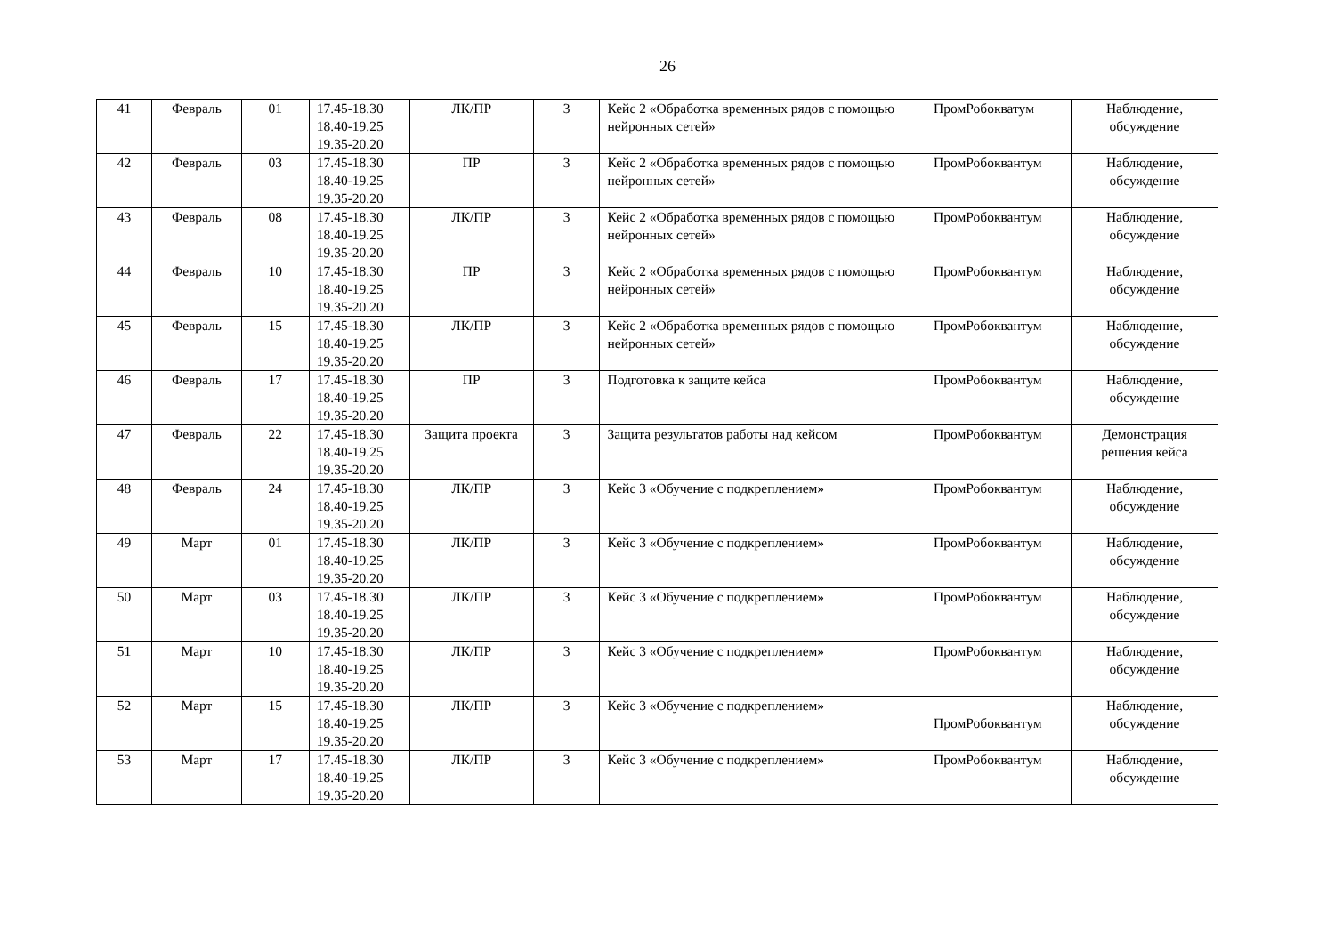26
| 41 | Февраль | 01 | 17.45-18.30 18.40-19.25 19.35-20.20 | ЛК/ПР | 3 | Кейс 2 «Обработка временных рядов с помощью нейронных сетей» | ПромРобокватум | Наблюдение, обсуждение |
| 42 | Февраль | 03 | 17.45-18.30 18.40-19.25 19.35-20.20 | ПР | 3 | Кейс 2 «Обработка временных рядов с помощью нейронных сетей» | ПромРобоквантум | Наблюдение, обсуждение |
| 43 | Февраль | 08 | 17.45-18.30 18.40-19.25 19.35-20.20 | ЛК/ПР | 3 | Кейс 2 «Обработка временных рядов с помощью нейронных сетей» | ПромРобоквантум | Наблюдение, обсуждение |
| 44 | Февраль | 10 | 17.45-18.30 18.40-19.25 19.35-20.20 | ПР | 3 | Кейс 2 «Обработка временных рядов с помощью нейронных сетей» | ПромРобоквантум | Наблюдение, обсуждение |
| 45 | Февраль | 15 | 17.45-18.30 18.40-19.25 19.35-20.20 | ЛК/ПР | 3 | Кейс 2 «Обработка временных рядов с помощью нейронных сетей» | ПромРобоквантум | Наблюдение, обсуждение |
| 46 | Февраль | 17 | 17.45-18.30 18.40-19.25 19.35-20.20 | ПР | 3 | Подготовка к защите кейса | ПромРобоквантум | Наблюдение, обсуждение |
| 47 | Февраль | 22 | 17.45-18.30 18.40-19.25 19.35-20.20 | Защита проекта | 3 | Защита результатов работы над кейсом | ПромРобоквантум | Демонстрация решения кейса |
| 48 | Февраль | 24 | 17.45-18.30 18.40-19.25 19.35-20.20 | ЛК/ПР | 3 | Кейс 3 «Обучение с подкреплением» | ПромРобоквантум | Наблюдение, обсуждение |
| 49 | Март | 01 | 17.45-18.30 18.40-19.25 19.35-20.20 | ЛК/ПР | 3 | Кейс 3 «Обучение с подкреплением» | ПромРобоквантум | Наблюдение, обсуждение |
| 50 | Март | 03 | 17.45-18.30 18.40-19.25 19.35-20.20 | ЛК/ПР | 3 | Кейс 3 «Обучение с подкреплением» | ПромРобоквантум | Наблюдение, обсуждение |
| 51 | Март | 10 | 17.45-18.30 18.40-19.25 19.35-20.20 | ЛК/ПР | 3 | Кейс 3 «Обучение с подкреплением» | ПромРобоквантум | Наблюдение, обсуждение |
| 52 | Март | 15 | 17.45-18.30 18.40-19.25 19.35-20.20 | ЛК/ПР | 3 | Кейс 3 «Обучение с подкреплением» | ПромРобоквантум | Наблюдение, обсуждение |
| 53 | Март | 17 | 17.45-18.30 18.40-19.25 19.35-20.20 | ЛК/ПР | 3 | Кейс 3 «Обучение с подкреплением» | ПромРобоквантум | Наблюдение, обсуждение |